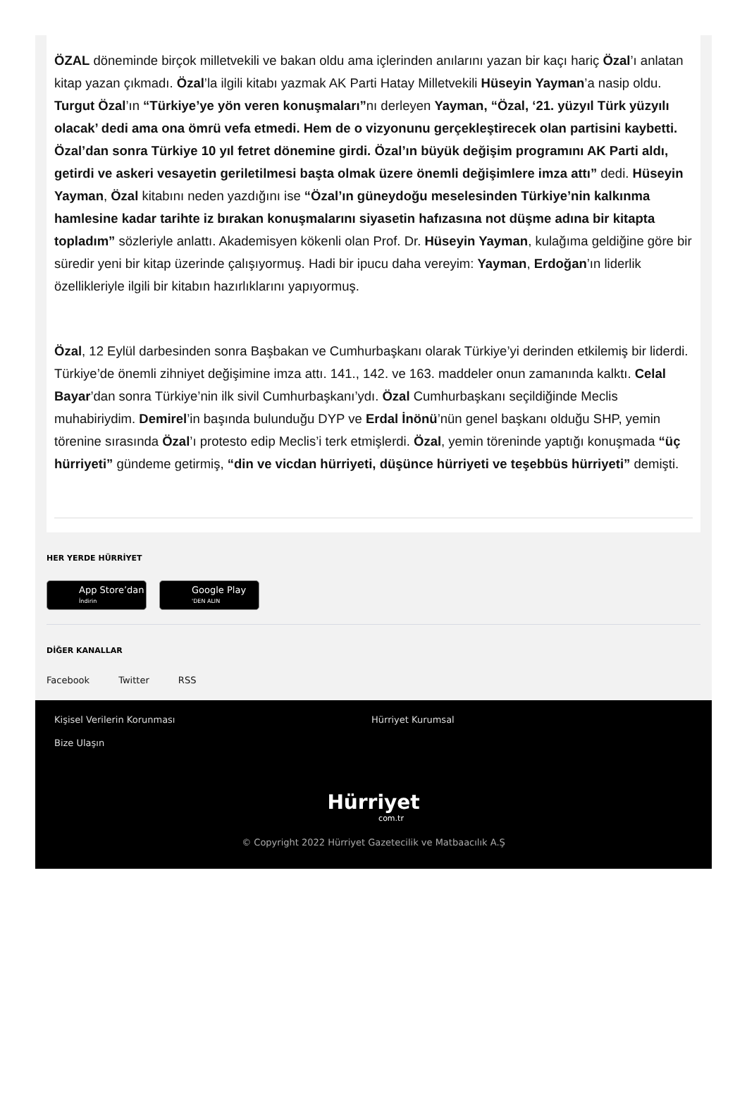ÖZAL döneminde birçok milletvekili ve bakan oldu ama içlerinden anılarını yazan bir kaçı hariç Özal’ı anlatan kitap yazan çıkmadı. Özal’la ilgili kitabı yazmak AK Parti Hatay Milletvekili Hüseyin Yayman’a nasip oldu. Turgut Özal’ın “Türkiye’ye yön veren konuşmaları”nı derleyen Yayman, “Özal, ‘21. yüzyıl Türk yüzyılı olacak’ dedi ama ona ömrü vefa etmedi. Hem de o vizyonunu gerçekleştirecek olan partisini kaybetti. Özal’dan sonra Türkiye 10 yıl fetret dönemine girdi. Özal’ın büyük değişim programını AK Parti aldı, getirdi ve askeri vesayetin geriletilmesi başta olmak üzere önemli değişimlere imza attı” dedi. Hüseyin Yayman, Özal kitabını neden yazdığını ise “Özal’ın güneydoğu meselesinden Türkiye’nin kalkınma hamlesine kadar tarihte iz bırakan konuşmalarını siyasetin hafızasına not düşme adına bir kitapta topladım” sözleriyle anlattı. Akademisyen kökenli olan Prof. Dr. Hüseyin Yayman, kulağıma geldiğine göre bir süredir yeni bir kitap üzerinde çalışıyormuş. Hadi bir ipucu daha vereyim: Yayman, Erdoğan’ın liderlik özellikleriyle ilgili bir kitabın hazırlıklarını yapıyormuş.
Özal, 12 Eylül darbesinden sonra Başbakan ve Cumhurbaşkanı olarak Türkiye’yi derinden etkilemiş bir liderdi. Türkiye’de önemli zihniyet değişimine imza attı. 141., 142. ve 163. maddeler onun zamanında kalktı. Celal Bayar’dan sonra Türkiye’nin ilk sivil Cumhurbaşkanı’ydı. Özal Cumhurbaşkanı seçildiğinde Meclis muhabiriydim. Demirel’in başında bulunduğu DYP ve Erdal İnönü’nün genel başkanı olduğu SHP, yemin törenine sırasında Özal’ı protesto edip Meclis’i terk etmişlerdi. Özal, yemin töreninde yaptığı konuşmada “üç hürriyeti” gündeme getirmiş, “din ve vicdan hürriyeti, düşünce hürriyeti ve teşebbüs hürriyeti” demişti.
HER YERDE HÜRRİYET
App Store’dan
İndirin Google Play
'DEN ALIN
DİĞER KANALLAR
Facebook Twitter RSS
Kişisel Verilerin Korunması Hürriyet Kurumsal
Bize Ulaşın
Hürriyet
com.tr
© Copyright 2022 Hürriyet Gazetecilik ve Matbaacılık A.Ş